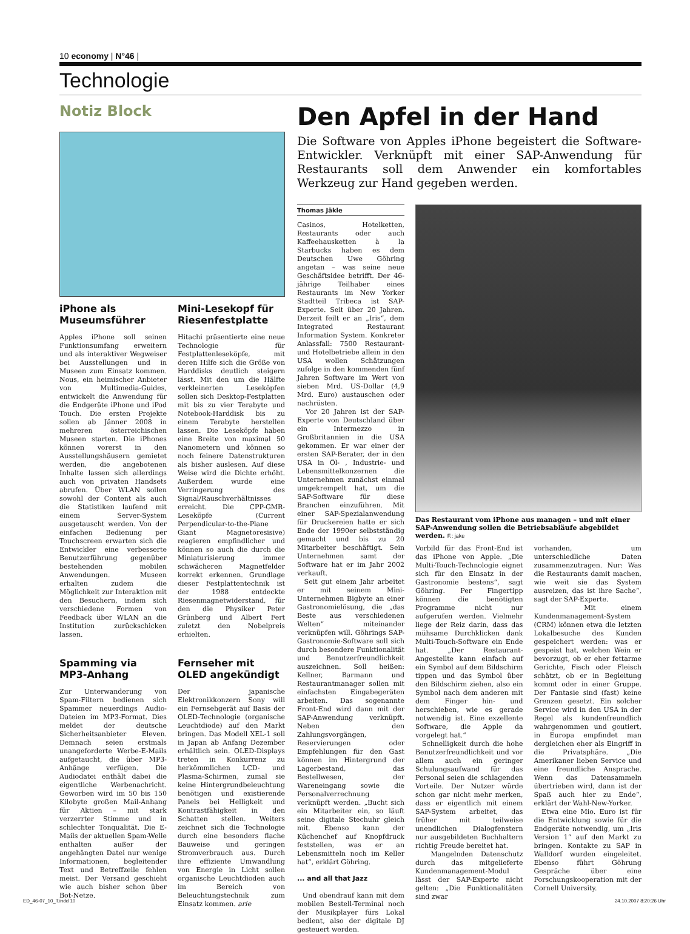10 economy | N°46 |
Technologie
Notiz Block
iPhone als Museumsführer
Apples iPhone soll seinen Funktionsumfang erweitern und als interaktiver Wegweiser bei Ausstellungen und in Museen zum Einsatz kommen. Nous, ein heimischer Anbieter von Multimedia-Guides, entwickelt die Anwendung für die Endgeräte iPhone und iPod Touch. Die ersten Projekte sollen ab Jänner 2008 in mehreren österreichischen Museen starten. Die iPhones können vorerst in den Ausstellungshäusern gemietet werden, die angebotenen Inhalte lassen sich allerdings auch von privaten Handsets abrufen. Über WLAN sollen sowohl der Content als auch die Statistiken laufend mit einem Server-System ausgetauscht werden. Von der einfachen Bedienung per Touchscreen erwarten sich die Entwickler eine verbesserte Benutzerführung gegenüber bestehenden mobilen Anwendungen. Museen erhalten zudem die Möglichkeit zur Interaktion mit den Besuchern, indem sich verschiedene Formen von Feedback über WLAN an die Institution zurückschicken lassen.
Spamming via MP3-Anhang
Zur Unterwanderung von Spam-Filtern bedienen sich Spammer neuerdings Audio-Dateien im MP3-Format. Dies meldet der deutsche Sicherheitsanbieter Eleven. Demnach seien erstmals unangeforderte Werbe-E-Mails aufgetaucht, die über MP3-Anhänge verfügen. Die Audiodatei enthält dabei die eigentliche Werbenachricht. Geworben wird im 50 bis 150 Kilobyte großen Mail-Anhang für Aktien – mit stark verzerrter Stimme und in schlechter Tonqualität. Die E-Mails der aktuellen Spam-Welle enthalten außer der angehängten Datei nur wenige Informationen, begleitender Text und Betreffzeile fehlen meist. Der Versand geschieht wie auch bisher schon über Bot-Netze.
Mini-Lesekopf für Riesenfestplatte
Hitachi präsentierte eine neue Technologie für Festplattenleseköpfe, mit deren Hilfe sich die Größe von Harddisks deutlich steigern lässt. Mit den um die Hälfte verkleinerten Leseköpfen sollen sich Desktop-Festplatten mit bis zu vier Terabyte und Notebook-Harddisk bis zu einem Terabyte herstellen lassen. Die Leseköpfe haben eine Breite von maximal 50 Nanometern und können so noch feinere Datenstrukturen als bisher auslesen. Auf diese Weise wird die Dichte erhöht. Außerdem wurde eine Verringerung des Signal/Rauschverhältnisses erreicht. Die CPP-GMR-Leseköpfe (Current Perpendicular-to-the-Plane Giant Magnetoresisive) reagieren empfindlicher und können so auch die durch die Miniaturisierung immer schwächeren Magnetfelder korrekt erkennen. Grundlage dieser Festplattentechnik ist der 1988 entdeckte Riesenmagnetwiderstand, für den die Physiker Peter Grünberg und Albert Fert zuletzt den Nobelpreis erhielten.
Fernseher mit OLED angekündigt
Der japanische Elektronikkonzern Sony will ein Fernsehgerät auf Basis der OLED-Technologie (organische Leuchtdiode) auf den Markt bringen. Das Modell XEL-1 soll in Japan ab Anfang Dezember erhältlich sein. OLED-Displays treten in Konkurrenz zu herkömmlichen LCD- und Plasma-Schirmen, zumal sie keine Hintergrundbeleuchtung benötigen und existierende Panels bei Helligkeit und Kontrastfähigkeit in den Schatten stellen. Weiters zeichnet sich die Technologie durch eine besonders flache Bauweise und geringen Stromverbrauch aus. Durch ihre effiziente Umwandlung von Energie in Licht sollen organische Leuchtdioden auch im Bereich von Beleuchtungstechnik zum Einsatz kommen. arie
Den Apfel in der Hand
Die Software von Apples iPhone begeistert die Software-Entwickler. Verknüpft mit einer SAP-Anwendung für Restaurants soll dem Anwender ein komfortables Werkzeug zur Hand gegeben werden.
Thomas Jäkle
Casinos, Hotelketten, Restaurants oder auch Kaffeehausketten à la Starbucks haben es dem Deutschen Uwe Göhring angetan – was seine neue Geschäftsidee betrifft. Der 46-jährige Teilhaber eines Restaurants im New Yorker Stadtteil Tribeca ist SAP-Experte. Seit über 20 Jahren. Derzeit feilt er an „Iris“, dem Integrated Restaurant Information System. Konkreter Anlassfall: 7500 Restaurant- und Hotelbetriebe allein in den USA wollen Schätzungen zufolge in den kommenden fünf Jahren Software im Wert von sieben Mrd. US-Dollar (4,9 Mrd. Euro) austauschen oder nachrüsten.
Vor 20 Jahren ist der SAP-Experte von Deutschland über ein Intermezzo in Großbritannien in die USA gekommen. Er war einer der ersten SAP-Berater, der in den USA in Öl- , Industrie- und Lebensmittelkonzernen die Unternehmen zunächst einmal umgekrempelt hat, um die SAP-Software für diese Branchen einzuführen. Mit einer SAP-Spezialanwendung für Druckereien hatte er sich Ende der 1990er selbstständig gemacht und bis zu 20 Mitarbeiter beschäftigt. Sein Unternehmen samt der Software hat er im Jahr 2002 verkauft.
Seit gut einem Jahr arbeitet er mit seinem Mini-Unternehmen Bigbyte an einer Gastronomielösung, die „das Beste aus verschiedenen Welten“ miteinander verknüpfen will. Göhrings SAP-Gastronomie-Software soll sich durch besondere Funktionalität und Benutzerfreundlichkeit auszeichnen. Soll heißen: Kellner, Barmann und Restaurantmanager sollen mit einfachsten Eingabegeräten arbeiten. Das sogenannte Front-End wird dann mit der SAP-Anwendung verknüpft. Neben den Zahlungsvorgängen, Reservierungen oder Empfehlungen für den Gast können im Hintergrund der Lagerbestand, das Bestellwesen, der Wareneingang sowie die Personalverrechnung verknüpft werden. „Bucht sich ein Mitarbeiter ein, so läuft seine digitale Stechuhr gleich mit. Ebenso kann der Küchenchef auf Knopfdruck feststellen, was er an Lebensmitteln noch im Keller hat“, erklärt Göhring.
... and all that Jazz
Und obendrauf kann mit dem mobilen Bestell-Terminal noch der Musikplayer fürs Lokal bedient, also der digitale DJ gesteuert werden.
Das Restaurant vom iPhone aus managen – und mit einer SAP-Anwendung sollen die Betriebsabläufe abgebildet werden. F.: jake
Vorbild für das Front-End ist das iPhone von Apple. „Die Multi-Touch-Technologie eignet sich für den Einsatz in der Gastronomie bestens“, sagt Göhring. Per Fingertipp können die benötigten Programme nicht nur aufgerufen werden. Vielmehr liege der Reiz darin, dass das mühsame Durchklicken dank Multi-Touch-Software ein Ende hat. „Der Restaurant-Angestellte kann einfach auf ein Symbol auf dem Bildschirm tippen und das Symbol über den Bildschirm ziehen, also ein Symbol nach dem anderen mit dem Finger hin- und herschieben, wie es gerade notwendig ist. Eine exzellente Software, die Apple da vorgelegt hat.“
Schnelligkeit durch die hohe Benutzerfreundlichkeit und vor allem auch ein geringer Schulungsaufwand für das Personal seien die schlagenden Vorteile. Der Nutzer würde schon gar nicht mehr merken, dass er eigentlich mit einem SAP-System arbeitet, das früher mit teilweise unendlichen Dialogfenstern nur ausgebildeten Buchhaltern richtig Freude bereitet hat.
Mangelnden Datenschutz durch das mitgelieferte Kundenmanagement-Modul lässt der SAP-Experte nicht gelten: „Die Funktionalitäten sind zwar
vorhanden, um unterschiedliche Daten zusammenzutragen. Nur: Was die Restaurants damit machen, wie weit sie das System ausreizen, das ist ihre Sache“, sagt der SAP-Experte.
Mit einem Kundenmanagement-System (CRM) können etwa die letzten Lokalbesuche des Kunden gespeichert werden: was er gespeist hat, welchen Wein er bevorzugt, ob er eher fettarme Gerichte, Fisch oder Fleisch schätzt, ob er in Begleitung kommt oder in einer Gruppe. Der Fantasie sind (fast) keine Grenzen gesetzt. Ein solcher Service wird in den USA in der Regel als kundenfreundlich wahrgenommen und goutiert, in Europa empfindet man dergleichen eher als Eingriff in die Privatsphäre. „Die Amerikaner lieben Service und eine freundliche Ansprache. Wenn das Datensammeln übertrieben wird, dann ist der Spaß auch hier zu Ende“, erklärt der Wahl-New-Yorker.
Etwa eine Mio. Euro ist für die Entwicklung sowie für die Endgeräte notwendig, um „Iris Version 1“ auf den Markt zu bringen. Kontakte zu SAP in Walldorf wurden eingeleitet. Ebenso führt Göhrung Gespräche über eine Forschungskooperation mit der Cornell University.
ED_46-07_10_T.indd 10 24.10.2007 8:20:26 Uhr